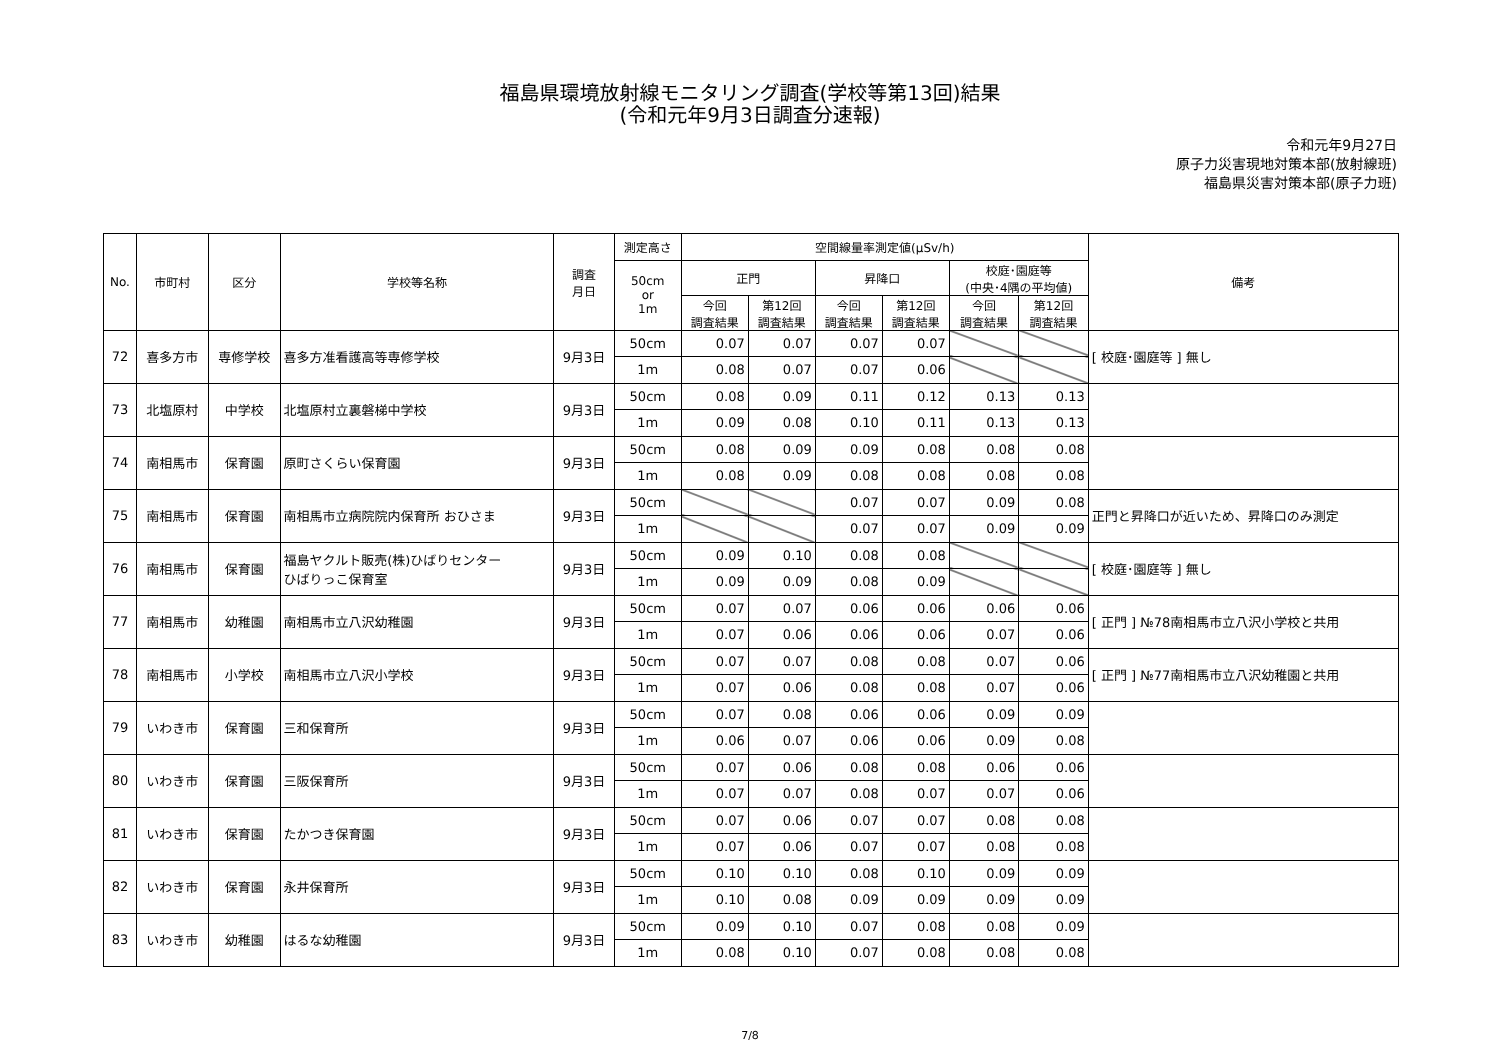福島県環境放射線モニタリング調査(学校等第13回)結果
(令和元年9月3日調査分速報)
令和元年9月27日
原子力災害現地対策本部(放射線班)
福島県災害対策本部(原子力班)
| No. | 市町村 | 区分 | 学校等名称 | 調査 月日 | 測定高さ | 空間線量率測定値(μSv/h) | | | | | | 備考 |
| --- | --- | --- | --- | --- | --- | --- | --- | --- | --- | --- | --- | --- |
| | | | | | 50cm or 1m | 正門 | | 昇降口 | | 校庭･園庭等 (中央･4隅の平均値) | | |
| | | | | | | 今回 調査結果 | 第12回 調査結果 | 今回 調査結果 | 第12回 調査結果 | 今回 調査結果 | 第12回 調査結果 | |
| 72 | 喜多方市 | 専修学校 | 喜多方准看護高等専修学校 | 9月3日 | 50cm | 0.07 | 0.07 | 0.07 | 0.07 | | | [ 校庭･園庭等 ] 無し |
| | | | | | 1m | 0.08 | 0.07 | 0.07 | 0.06 | | | |
| 73 | 北塩原村 | 中学校 | 北塩原村立裏磐梯中学校 | 9月3日 | 50cm | 0.08 | 0.09 | 0.11 | 0.12 | 0.13 | 0.13 | |
| | | | | | 1m | 0.09 | 0.08 | 0.10 | 0.11 | 0.13 | 0.13 | |
| 74 | 南相馬市 | 保育園 | 原町さくらい保育園 | 9月3日 | 50cm | 0.08 | 0.09 | 0.09 | 0.08 | 0.08 | 0.08 | |
| | | | | | 1m | 0.08 | 0.09 | 0.08 | 0.08 | 0.08 | 0.08 | |
| 75 | 南相馬市 | 保育園 | 南相馬市立病院院内保育所 おひさま | 9月3日 | 50cm | | | 0.07 | 0.07 | 0.09 | 0.08 | 正門と昇降口が近いため、昇降口のみ測定 |
| | | | | | 1m | | | 0.07 | 0.07 | 0.09 | 0.09 | |
| 76 | 南相馬市 | 保育園 | 福島ヤクルト販売(株)ひばりセンター ひばりっこ保育室 | 9月3日 | 50cm | 0.09 | 0.10 | 0.08 | 0.08 | | | [ 校庭･園庭等 ] 無し |
| | | | | | 1m | 0.09 | 0.09 | 0.08 | 0.09 | | | |
| 77 | 南相馬市 | 幼稚園 | 南相馬市立八沢幼稚園 | 9月3日 | 50cm | 0.07 | 0.07 | 0.06 | 0.06 | 0.06 | 0.06 | [ 正門 ] №78南相馬市立八沢小学校と共用 |
| | | | | | 1m | 0.07 | 0.06 | 0.06 | 0.06 | 0.07 | 0.06 | |
| 78 | 南相馬市 | 小学校 | 南相馬市立八沢小学校 | 9月3日 | 50cm | 0.07 | 0.07 | 0.08 | 0.08 | 0.07 | 0.06 | [ 正門 ] №77南相馬市立八沢幼稚園と共用 |
| | | | | | 1m | 0.07 | 0.06 | 0.08 | 0.08 | 0.07 | 0.06 | |
| 79 | いわき市 | 保育園 | 三和保育所 | 9月3日 | 50cm | 0.07 | 0.08 | 0.06 | 0.06 | 0.09 | 0.09 | |
| | | | | | 1m | 0.06 | 0.07 | 0.06 | 0.06 | 0.09 | 0.08 | |
| 80 | いわき市 | 保育園 | 三阪保育所 | 9月3日 | 50cm | 0.07 | 0.06 | 0.08 | 0.08 | 0.06 | 0.06 | |
| | | | | | 1m | 0.07 | 0.07 | 0.08 | 0.07 | 0.07 | 0.06 | |
| 81 | いわき市 | 保育園 | たかつき保育園 | 9月3日 | 50cm | 0.07 | 0.06 | 0.07 | 0.07 | 0.08 | 0.08 | |
| | | | | | 1m | 0.07 | 0.06 | 0.07 | 0.07 | 0.08 | 0.08 | |
| 82 | いわき市 | 保育園 | 永井保育所 | 9月3日 | 50cm | 0.10 | 0.10 | 0.08 | 0.10 | 0.09 | 0.09 | |
| | | | | | 1m | 0.10 | 0.08 | 0.09 | 0.09 | 0.09 | 0.09 | |
| 83 | いわき市 | 幼稚園 | はるな幼稚園 | 9月3日 | 50cm | 0.09 | 0.10 | 0.07 | 0.08 | 0.08 | 0.09 | |
| | | | | | 1m | 0.08 | 0.10 | 0.07 | 0.08 | 0.08 | 0.08 | |
7/8